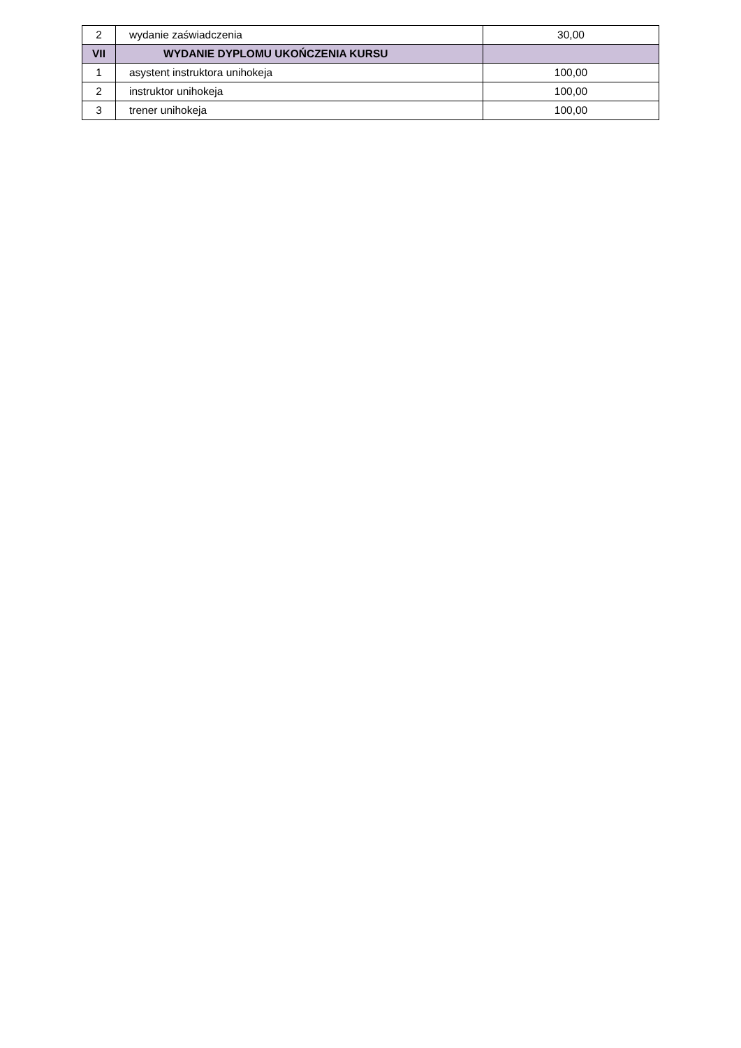| 2 | wydanie zaświadczenia | 30,00 |
| VII | WYDANIE DYPLOMU UKOŃCZENIA KURSU | |
| 1 | asystent instruktora unihokeja | 100,00 |
| 2 | instruktor unihokeja | 100,00 |
| 3 | trener unihokeja | 100,00 |